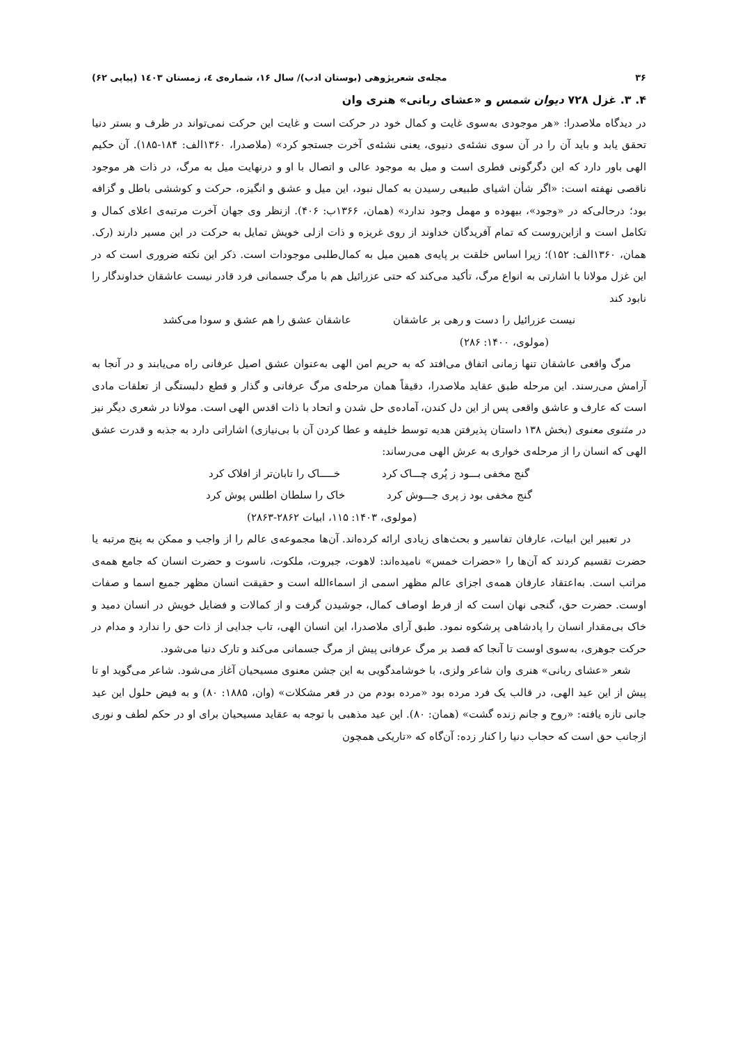۳۶ مجله‌ی شعرپژوهی (بوستان ادب)/ سال ۱۶، شماره‌ی ٤، زمستان ۱٤۰۳ (پیاپی ۶۲)
۴. ۳. غزل ۷۲۸ دیوان شمس و «عشای ربانی» هنری وان
در دیدگاه ملاصدرا: «هر موجودی به‌سوی غایت و کمال خود در حرکت است و غایت این حرکت نمی‌تواند در ظرف و بستر دنیا تحقق یابد و باید آن را در آن سوی نشئه‌ی دنیوی، یعنی نشئه‌ی آخرت جستجو کرد» (ملاصدرا، ۱۳۶۰الف: ۱۸۴-۱۸۵). آن حکیم الهی باور دارد که این دگرگونی فطری است و میل به موجود عالی و اتصال با او و درنهایت میل به مرگ، در ذات هر موجود ناقصی نهفته است: «اگر شأن اشیای طبیعی رسیدن به کمال نبود، این میل و عشق و انگیزه، حرکت و کوششی باطل و گزافه بود؛ درحالی‌که در «وجود»، بیهوده و مهمل وجود ندارد» (همان، ۱۳۶۶ب: ۴۰۶). ازنظر وی جهان آخرت مرتبه‌ی اعلای کمال و تکامل است و ازاین‌روست که تمام آفریدگان خداوند از روی غریزه و ذات ازلی خویش تمایل به حرکت در این مسیر دارند (رک. همان، ۱۳۶۰الف: ۱۵۲)؛ زیرا اساس خلقت بر پایه‌ی همین میل به کمال‌طلبی موجودات است. ذکر این نکته ضروری است که در این غزل مولانا با اشارتی به انواع مرگ، تأکید می‌کند که حتی عزرائیل هم با مرگ جسمانی فرد قادر نیست عاشقان خداوندگار را نابود کند
نیست عزرائیل را دست و رهی بر عاشقان عاشقان عشق را هم عشق و سودا می‌کشد
(مولوی، ۱۴۰۰: ۲۸۶)
مرگ واقعی عاشقان تنها زمانی اتفاق می‌افتد که به حریم امن الهی به‌عنوان عشق اصیل عرفانی راه می‌یابند و در آنجا به آرامش می‌رسند. این مرحله طبق عقاید ملاصدرا، دقیقاً همان مرحله‌ی مرگ عرفانی و گذار و قطع دلبستگی از تعلقات مادی است که عارف و عاشق واقعی پس از این دل کندن، آماده‌ی حل شدن و اتحاد با ذات اقدس الهی است. مولانا در شعری دیگر نیز در مثنوی معنوی (بخش ۱۳۸ داستان پذیرفتن هدیه توسط خلیفه و عطا کردن آن با بی‌نیازی) اشاراتی دارد به جذبه و قدرت عشق الهی که انسان را از مرحله‌ی خواری به عرش الهی می‌رساند:
گنج مخفی بـــود ز پُری چـــاک کرد خـــــاک را تابان‌تر از افلاک کرد
گنج مخفی بود ز پری جـــوش کرد خاک را سلطان اطلس پوش کرد
(مولوی، ۱۴۰۳: ۱۱۵، ابیات ۲۸۶۲-۲۸۶۳)
در تعبیر این ابیات، عارفان تفاسیر و بحث‌های زیادی ارائه کرده‌اند. آن‌ها مجموعه‌ی عالم را از واجب و ممکن به پنج مرتبه یا حضرت تقسیم کردند که آن‌ها را «حضرات خمس» نامیده‌اند: لاهوت، جبروت، ملکوت، ناسوت و حضرت انسان که جامع همه‌ی مراتب است. به‌اعتقاد عارفان همه‌ی اجزای عالم مظهر اسمی از اسماءالله است و حقیقت انسان مظهر جمیع اسما و صفات اوست. حضرت حق، گنجی نهان است که از فرط اوصاف کمال، جوشیدن گرفت و از کمالات و فضایل خویش در انسان دمید و خاک بی‌مقدار انسان را پادشاهی پرشکوه نمود. طبق آرای ملاصدرا، این انسان الهی، تاب جدایی از ذات حق را ندارد و مدام در حرکت جوهری، به‌سوی اوست تا آنجا که قصد بر مرگ عرفانی پیش از مرگ جسمانی می‌کند و تارک دنیا می‌شود.
شعر «عشای ربانی» هنری وان شاعر ولزی، با خوشامدگویی به این جشن معنوی مسیحیان آغاز می‌شود. شاعر می‌گوید او تا پیش از این عید الهی، در قالب یک فرد مرده بود «مرده بودم من در قعر مشکلات» (وان، ۱۸۸۵: ۸۰) و به فیض حلول این عید جانی تازه یافته: «روح و جانم زنده گشت» (همان: ۸۰). این عید مذهبی با توجه به عقاید مسیحیان برای او در حکم لطف و نوری ازجانب حق است که حجاب دنیا را کنار زده: آن‌گاه که «تاریکی همچون